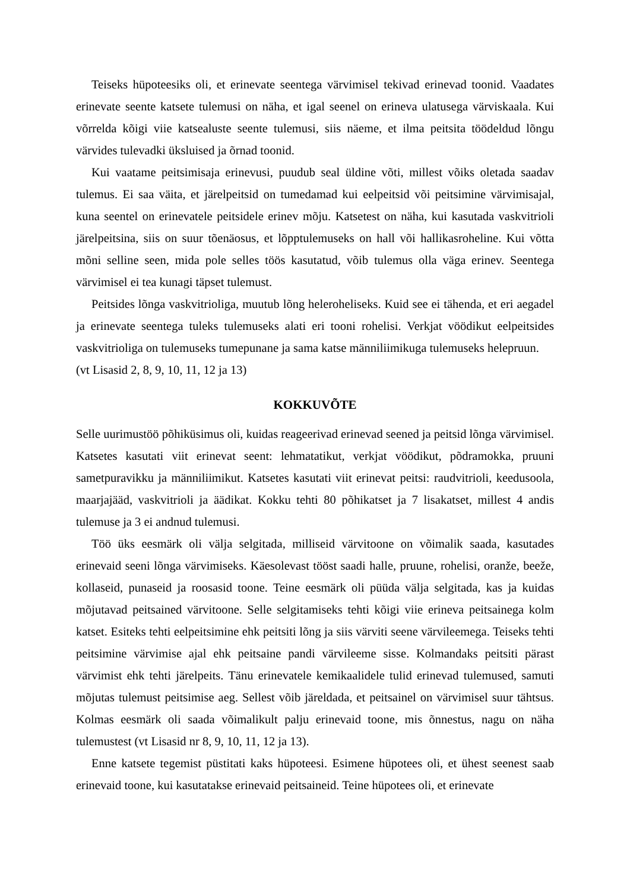Teiseks hüpoteesiks oli, et erinevate seentega värvimisel tekivad erinevad toonid. Vaadates erinevate seente katsete tulemusi on näha, et igal seenel on erineva ulatusega värviskaala. Kui võrrelda kõigi viie katsealuste seente tulemusi, siis näeme, et ilma peitsita töödeldud lõngu värvides tulevadki üksluised ja õrnad toonid.
Kui vaatame peitsimisaja erinevusi, puudub seal üldine võti, millest võiks oletada saadav tulemus. Ei saa väita, et järelpeitsid on tumedamad kui eelpeitsid või peitsimine värvimisajal, kuna seentel on erinevatele peitsidele erinev mõju. Katsetest on näha, kui kasutada vaskvitrioli järelpeitsina, siis on suur tõenäosus, et lõpptulemuseks on hall või hallikasroheline. Kui võtta mõni selline seen, mida pole selles töös kasutatud, võib tulemus olla väga erinev. Seentega värvimisel ei tea kunagi täpset tulemust.
Peitsides lõnga vaskvitrioliga, muutub lõng heleroheliseks. Kuid see ei tähenda, et eri aegadel ja erinevate seentega tuleks tulemuseks alati eri tooni rohelisi. Verkjat vöödikut eelpeitsides vaskvitrioliga on tulemuseks tumepunane ja sama katse männiliimikuga tulemuseks helepruun.
(vt Lisasid 2, 8, 9, 10, 11, 12 ja 13)
KOKKUVÕTE
Selle uurimustöö põhiküsimus oli, kuidas reageerivad erinevad seened ja peitsid lõnga värvimisel. Katsetes kasutati viit erinevat seent: lehmatatikut, verkjat vöödikut, põdramokka, pruuni sametpuravikku ja männiliimikut. Katsetes kasutati viit erinevat peitsi: raudvitrioli, keedusoola, maarjajääd, vaskvitrioli ja äädikat. Kokku tehti 80 põhikatset ja 7 lisakatset, millest 4 andis tulemuse ja 3 ei andnud tulemusi.
Töö üks eesmärk oli välja selgitada, milliseid värvitoone on võimalik saada, kasutades erinevaid seeni lõnga värvimiseks. Käesolevast tööst saadi halle, pruune, rohelisi, oranže, beeže, kollaseid, punaseid ja roosasid toone. Teine eesmärk oli püüda välja selgitada, kas ja kuidas mõjutavad peitsained värvitoone. Selle selgitamiseks tehti kõigi viie erineva peitsainega kolm katset. Esiteks tehti eelpeitsimine ehk peitsiti lõng ja siis värviti seene värvileemega. Teiseks tehti peitsimine värvimise ajal ehk peitsaine pandi värvileeme sisse. Kolmandaks peitsiti pärast värvimist ehk tehti järelpeits. Tänu erinevatele kemikaalidele tulid erinevad tulemused, samuti mõjutas tulemust peitsimise aeg. Sellest võib järeldada, et peitsainel on värvimisel suur tähtsus. Kolmas eesmärk oli saada võimalikult palju erinevaid toone, mis õnnestus, nagu on näha tulemustest (vt Lisasid nr 8, 9, 10, 11, 12 ja 13).
Enne katsete tegemist püstitati kaks hüpoteesi. Esimene hüpotees oli, et ühest seenest saab erinevaid toone, kui kasutatakse erinevaid peitsaineid. Teine hüpotees oli, et erinevate